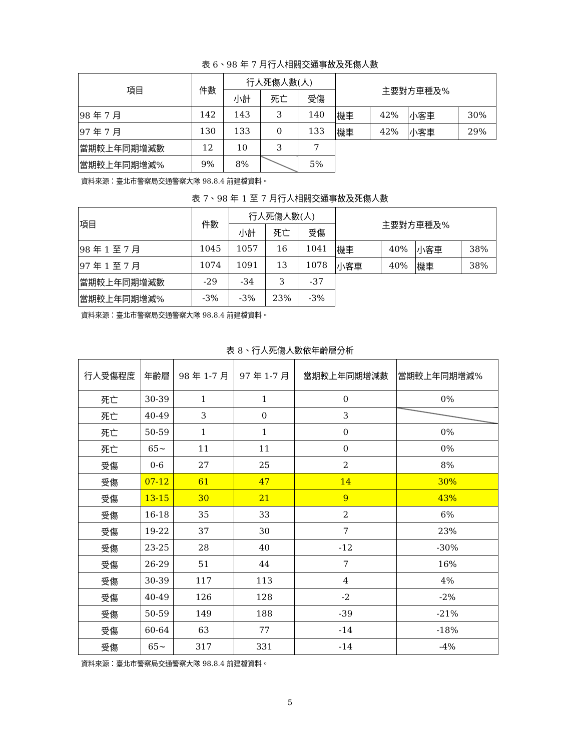表 6、98 年 7 月行人相關交通事故及死傷人數
| 項目 | 件數 | 行人死傷人數(人) | | |
| --- | --- | --- | --- | --- |
| | | 小計 | 死亡 | 受傷 |
| 98 年 7 月 | 142 | 143 | 3 | 140 |
| 97 年 7 月 | 130 | 133 | 0 | 133 |
| 當期較上年同期增減數 | 12 | 10 | 3 | 7 |
| 當期較上年同期增減% | 9% | 8% | | 5% |
| 主要對方車種及% | | | |
| --- | --- | --- | --- |
| 機車 | 42% | 小客車 | 30% |
| 機車 | 42% | 小客車 | 29% |
資料來源：臺北市警察局交通警察大隊 98.8.4 前建檔資料。
表 7、98 年 1 至 7 月行人相關交通事故及死傷人數
| 項目 | 件數 | 行人死傷人數(人) | | |
| --- | --- | --- | --- | --- |
| | | 小計 | 死亡 | 受傷 |
| 98 年 1 至 7 月 | 1045 | 1057 | 16 | 1041 |
| 97 年 1 至 7 月 | 1074 | 1091 | 13 | 1078 |
| 當期較上年同期增減數 | -29 | -34 | 3 | -37 |
| 當期較上年同期增減% | -3% | -3% | 23% | -3% |
| 主要對方車種及% | | | |
| --- | --- | --- | --- |
| 機車 | 40% | 小客車 | 38% |
| 小客車 | 40% | 機車 | 38% |
資料來源：臺北市警察局交通警察大隊 98.8.4 前建檔資料。
表 8、行人死傷人數依年齡層分析
| 行人受傷程度 | 年齡層 | 98 年 1-7 月 | 97 年 1-7 月 | 當期較上年同期增減數 | 當期較上年同期增減% |
| --- | --- | --- | --- | --- | --- |
| 死亡 | 30-39 | 1 | 1 | 0 | 0% |
| 死亡 | 40-49 | 3 | 0 | 3 | |
| 死亡 | 50-59 | 1 | 1 | 0 | 0% |
| 死亡 | 65~ | 11 | 11 | 0 | 0% |
| 受傷 | 0-6 | 27 | 25 | 2 | 8% |
| 受傷 | 07-12 | 61 | 47 | 14 | 30% |
| 受傷 | 13-15 | 30 | 21 | 9 | 43% |
| 受傷 | 16-18 | 35 | 33 | 2 | 6% |
| 受傷 | 19-22 | 37 | 30 | 7 | 23% |
| 受傷 | 23-25 | 28 | 40 | -12 | -30% |
| 受傷 | 26-29 | 51 | 44 | 7 | 16% |
| 受傷 | 30-39 | 117 | 113 | 4 | 4% |
| 受傷 | 40-49 | 126 | 128 | -2 | -2% |
| 受傷 | 50-59 | 149 | 188 | -39 | -21% |
| 受傷 | 60-64 | 63 | 77 | -14 | -18% |
| 受傷 | 65~ | 317 | 331 | -14 | -4% |
資料來源：臺北市警察局交通警察大隊 98.8.4 前建檔資料。
5